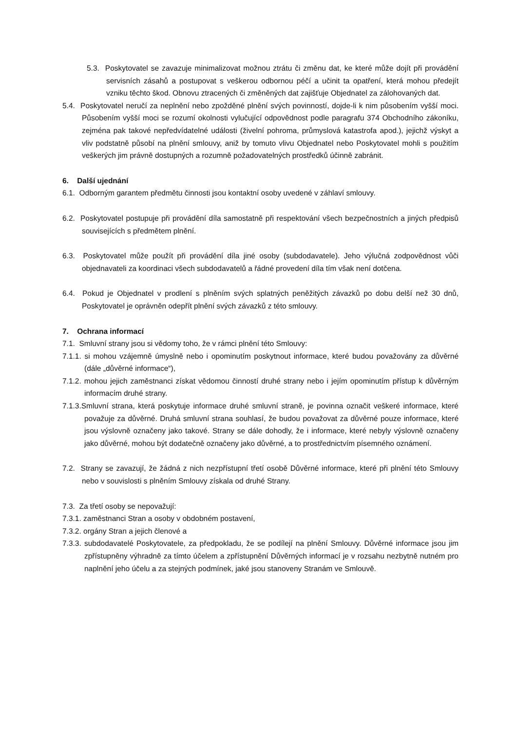5.3. Poskytovatel se zavazuje minimalizovat možnou ztrátu či změnu dat, ke které může dojít při provádění servisních zásahů a postupovat s veškerou odbornou péčí a učinit ta opatření, která mohou předejít vzniku těchto škod. Obnovu ztracených či změněných dat zajišťuje Objednatel za zálohovaných dat.
5.4. Poskytovatel neručí za neplnění nebo zpožděné plnění svých povinností, dojde-li k nim působením vyšší moci. Působením vyšší moci se rozumí okolnosti vylučující odpovědnost podle paragrafu 374 Obchodního zákoníku, zejména pak takové nepředvídatelné události (živelní pohroma, průmyslová katastrofa apod.), jejichž výskyt a vliv podstatně působí na plnění smlouvy, aniž by tomuto vlivu Objednatel nebo Poskytovatel mohli s použitím veškerých jim právně dostupných a rozumně požadovatelných prostředků účinně zabránit.
6. Další ujednání
6.1. Odborným garantem předmětu činnosti jsou kontaktní osoby uvedené v záhlaví smlouvy.
6.2. Poskytovatel postupuje při provádění díla samostatně při respektování všech bezpečnostních a jiných předpisů souvisejících s předmětem plnění.
6.3. Poskytovatel může použít při provádění díla jiné osoby (subdodavatele). Jeho výlučná zodpovědnost vůči objednavateli za koordinaci všech subdodavatelů a řádné provedení díla tím však není dotčena.
6.4. Pokud je Objednatel v prodlení s plněním svých splatných peněžitých závazků po dobu delší než 30 dnů, Poskytovatel je oprávněn odepřít plnění svých závazků z této smlouvy.
7. Ochrana informací
7.1. Smluvní strany jsou si vědomy toho, že v rámci plnění této Smlouvy:
7.1.1. si mohou vzájemně úmyslně nebo i opominutím poskytnout informace, které budou považovány za důvěrné (dále „důvěrné informace“),
7.1.2. mohou jejich zaměstnanci získat vědomou činností druhé strany nebo i jejím opominutím přístup k důvěrným informacím druhé strany.
7.1.3.Smluvní strana, která poskytuje informace druhé smluvní straně, je povinna označit veškeré informace, které považuje za důvěrné. Druhá smluvní strana souhlasí, že budou považovat za důvěrné pouze informace, které jsou výslovně označeny jako takové. Strany se dále dohodly, že i informace, které nebyly výslovně označeny jako důvěrné, mohou být dodatečně označeny jako důvěrné, a to prostřednictvím písemného oznámení.
7.2. Strany se zavazují, že žádná z nich nezpřístupní třetí osobě Důvěrné informace, které při plnění této Smlouvy nebo v souvislosti s plněním Smlouvy získala od druhé Strany.
7.3. Za třetí osoby se nepovažují:
7.3.1. zaměstnanci Stran a osoby v obdobném postavení,
7.3.2. orgány Stran a jejich členové a
7.3.3. subdodavatelé Poskytovatele, za předpokladu, že se podílejí na plnění Smlouvy. Důvěrné informace jsou jim zpřístupněny výhradně za tímto účelem a zpřístupnění Důvěrných informací je v rozsahu nezbytně nutném pro naplnění jeho účelu a za stejných podmínek, jaké jsou stanoveny Stranám ve Smlouvě.